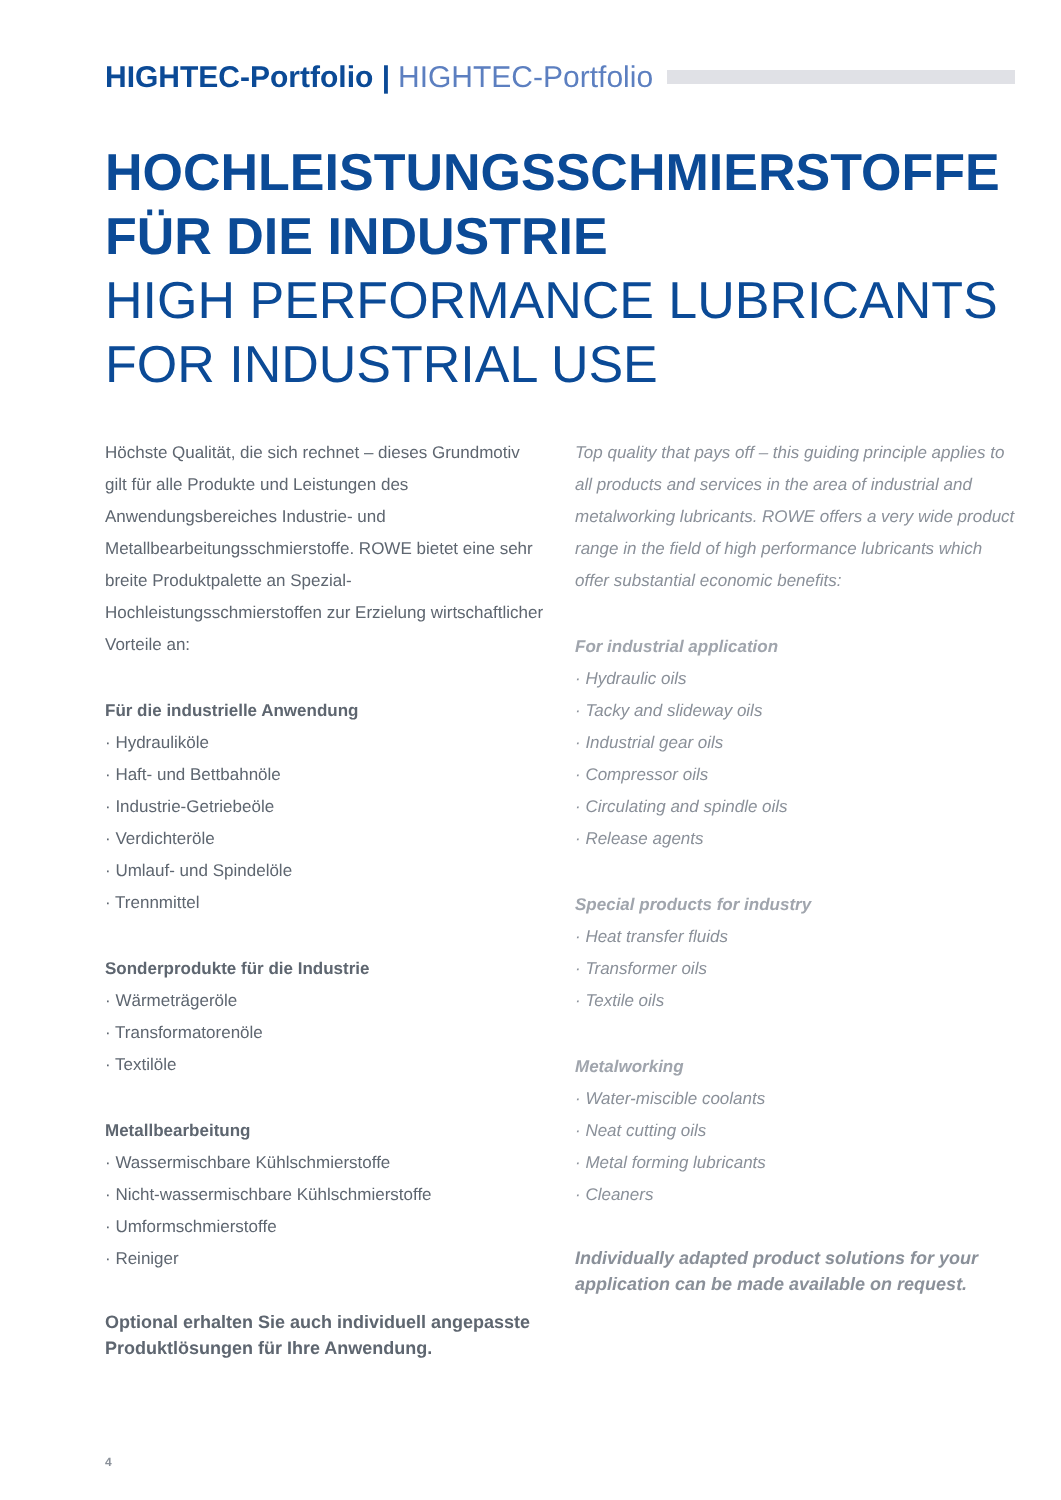HIGHTEC-Portfolio | HIGHTEC-Portfolio
HOCHLEISTUNGSSCHMIERSTOFFE
FÜR DIE INDUSTRIE
HIGH PERFORMANCE LUBRICANTS
FOR INDUSTRIAL USE
Höchste Qualität, die sich rechnet – dieses Grundmotiv gilt für alle Produkte und Leistungen des Anwendungsbereiches Industrie- und Metallbearbeitungsschmierstoffe. ROWE bietet eine sehr breite Produktpalette an Spezial- Hochleistungsschmierstoffen zur Erzielung wirtschaftlicher Vorteile an:
Für die industrielle Anwendung
· Hydrauliköle
· Haft- und Bettbahnöle
· Industrie-Getriebeöle
· Verdichteröle
· Umlauf- und Spindelöle
· Trennmittel
Sonderprodukte für die Industrie
· Wärmeträgeröle
· Transformatorenöle
· Textilöle
Metallbearbeitung
· Wassermischbare Kühlschmierstoffe
· Nicht-wassermischbare Kühlschmierstoffe
· Umformschmierstoffe
· Reiniger
Optional erhalten Sie auch individuell angepasste Produktlösungen für Ihre Anwendung.
Top quality that pays off – this guiding principle applies to all products and services in the area of industrial and metalworking lubricants. ROWE offers a very wide product range in the field of high performance lubricants which offer substantial economic benefits:
For industrial application
· Hydraulic oils
· Tacky and slideway oils
· Industrial gear oils
· Compressor oils
· Circulating and spindle oils
· Release agents
Special products for industry
· Heat transfer fluids
· Transformer oils
· Textile oils
Metalworking
· Water-miscible coolants
· Neat cutting oils
· Metal forming lubricants
· Cleaners
Individually adapted product solutions for your application can be made available on request.
4